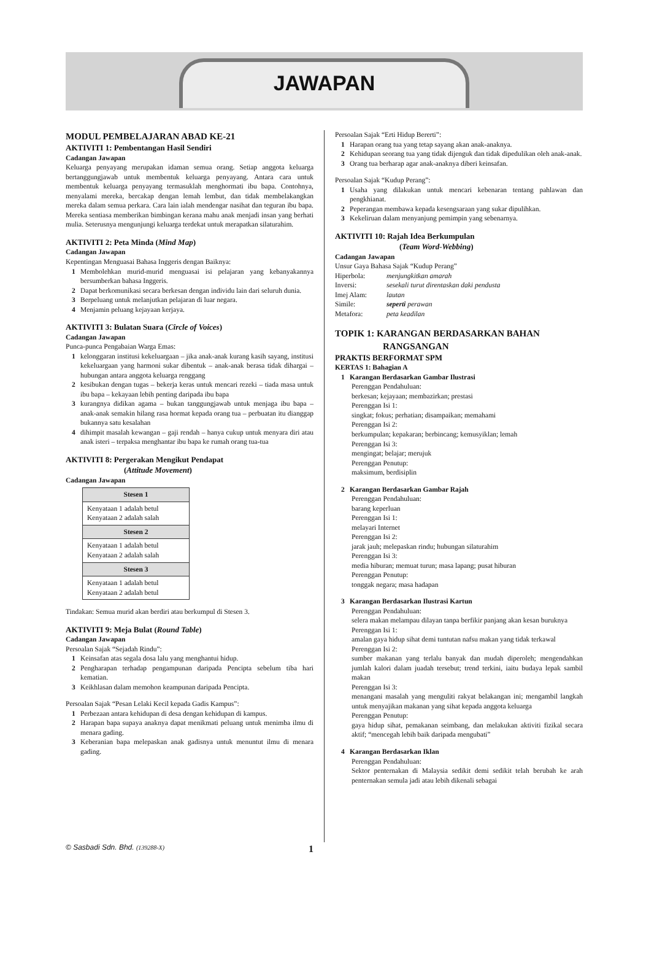JAWAPAN
MODUL PEMBELAJARAN ABAD KE-21
AKTIVITI 1: Pembentangan Hasil Sendiri
Cadangan Jawapan
Keluarga penyayang merupakan idaman semua orang. Setiap anggota keluarga bertanggungjawab untuk membentuk keluarga penyayang. Antara cara untuk membentuk keluarga penyayang termasuklah menghormati ibu bapa. Contohnya, menyalami mereka, bercakap dengan lemah lembut, dan tidak membelakangkan mereka dalam semua perkara. Cara lain ialah mendengar nasihat dan teguran ibu bapa. Mereka sentiasa memberikan bimbingan kerana mahu anak menjadi insan yang berhati mulia. Seterusnya mengunjungi keluarga terdekat untuk merapatkan silaturahim.
AKTIVITI 2: Peta Minda (Mind Map)
Cadangan Jawapan
Kepentingan Menguasai Bahasa Inggeris dengan Baiknya:
1 Membolehkan murid-murid menguasai isi pelajaran yang kebanyakannya bersumberkan bahasa Inggeris.
2 Dapat berkomunikasi secara berkesan dengan individu lain dari seluruh dunia.
3 Berpeluang untuk melanjutkan pelajaran di luar negara.
4 Menjamin peluang kejayaan kerjaya.
AKTIVITI 3: Bulatan Suara (Circle of Voices)
Cadangan Jawapan
Punca-punca Pengabaian Warga Emas:
1 kelonggaran institusi kekeluargaan – jika anak-anak kurang kasih sayang, institusi kekeluargaan yang harmoni sukar dibentuk – anak-anak berasa tidak dihargai – hubungan antara anggota keluarga renggang
2 kesibukan dengan tugas – bekerja keras untuk mencari rezeki – tiada masa untuk ibu bapa – kekayaan lebih penting daripada ibu bapa
3 kurangnya didikan agama – bukan tanggungjawab untuk menjaga ibu bapa – anak-anak semakin hilang rasa hormat kepada orang tua – perbuatan itu dianggap bukannya satu kesalahan
4 dihimpit masalah kewangan – gaji rendah – hanya cukup untuk menyara diri atau anak isteri – terpaksa menghantar ibu bapa ke rumah orang tua-tua
AKTIVITI 8: Pergerakan Mengikut Pendapat
(Attitude Movement)
Cadangan Jawapan
| Stesen 1 |
| --- |
| Kenyataan 1 adalah betul Kenyataan 2 adalah salah |
| Stesen 2 |
| Kenyataan 1 adalah betul Kenyataan 2 adalah salah |
| Stesen 3 |
| Kenyataan 1 adalah betul Kenyataan 2 adalah betul |
Tindakan: Semua murid akan berdiri atau berkumpul di Stesen 3.
AKTIVITI 9: Meja Bulat (Round Table)
Cadangan Jawapan
Persoalan Sajak “Sejadah Rindu”:
1 Keinsafan atas segala dosa lalu yang menghantui hidup.
2 Pengharapan terhadap pengampunan daripada Pencipta sebelum tiba hari kematian.
3 Keikhlasan dalam memohon keampunan daripada Pencipta.
Persoalan Sajak “Pesan Lelaki Kecil kepada Gadis Kampus”:
1 Perbezaan antara kehidupan di desa dengan kehidupan di kampus.
2 Harapan bapa supaya anaknya dapat menikmati peluang untuk menimba ilmu di menara gading.
3 Keberanian bapa melepaskan anak gadisnya untuk menuntut ilmu di menara gading.
Persoalan Sajak “Erti Hidup Bererti”:
1 Harapan orang tua yang tetap sayang akan anak-anaknya.
2 Kehidupan seorang tua yang tidak dijenguk dan tidak dipedulikan oleh anak-anak.
3 Orang tua berharap agar anak-anaknya diberi keinsafan.
Persoalan Sajak “Kudup Perang”:
1 Usaha yang dilakukan untuk mencari kebenaran tentang pahlawan dan pengkhianat.
2 Peperangan membawa kepada kesengsaraan yang sukar dipulihkan.
3 Kekeliruan dalam menyanjung pemimpin yang sebenarnya.
AKTIVITI 10: Rajah Idea Berkumpulan
(Team Word-Webbing)
Cadangan Jawapan
Unsur Gaya Bahasa Sajak “Kudup Perang”
Hiperbola: menjungkitkan amarah Inversi: sesekali turut direntaskan daki pendusta Imej Alam: lautan Simile: seperti perawan Metafora: peta keadilan
TOPIK 1: KARANGAN BERDASARKAN BAHAN
RANGSANGAN
PRAKTIS BERFORMAT SPM
KERTAS 1: Bahagian A
1 Karangan Berdasarkan Gambar Ilustrasi
Perenggan Pendahuluan:
berkesan; kejayaan; membazirkan; prestasi
Perenggan Isi 1:
singkat; fokus; perhatian; disampaikan; memahami
Perenggan Isi 2:
berkumpulan; kepakaran; berbincang; kemusyiklan; lemah
Perenggan Isi 3:
mengingat; belajar; merujuk
Perenggan Penutup:
maksimum, berdisiplin
2 Karangan Berdasarkan Gambar Rajah
Perenggan Pendahuluan:
barang keperluan
Perenggan Isi 1:
melayari Internet
Perenggan Isi 2:
jarak jauh; melepaskan rindu; hubungan silaturahim
Perenggan Isi 3:
media hiburan; memuat turun; masa lapang; pusat hiburan
Perenggan Penutup:
tonggak negara; masa hadapan
3 Karangan Berdasarkan Ilustrasi Kartun
Perenggan Pendahuluan:
selera makan melampau dilayan tanpa berfikir panjang akan kesan buruknya
Perenggan Isi 1:
amalan gaya hidup sihat demi tuntutan nafsu makan yang tidak terkawal
Perenggan Isi 2:
sumber makanan yang terlalu banyak dan mudah diperoleh; mengendahkan jumlah kalori dalam juadah tersebut; trend terkini, iaitu budaya lepak sambil makan
Perenggan Isi 3:
menangani masalah yang menguliti rakyat belakangan ini; mengambil langkah untuk menyajikan makanan yang sihat kepada anggota keluarga
Perenggan Penutup:
gaya hidup sihat, pemakanan seimbang, dan melakukan aktiviti fizikal secara aktif; “mencegah lebih baik daripada mengubati”
4 Karangan Berdasarkan Iklan
Perenggan Pendahuluan:
Sektor penternakan di Malaysia sedikit demi sedikit telah berubah ke arah penternakan semula jadi atau lebih dikenali sebagai
© Sasbadi Sdn. Bhd. (139288-X) 1